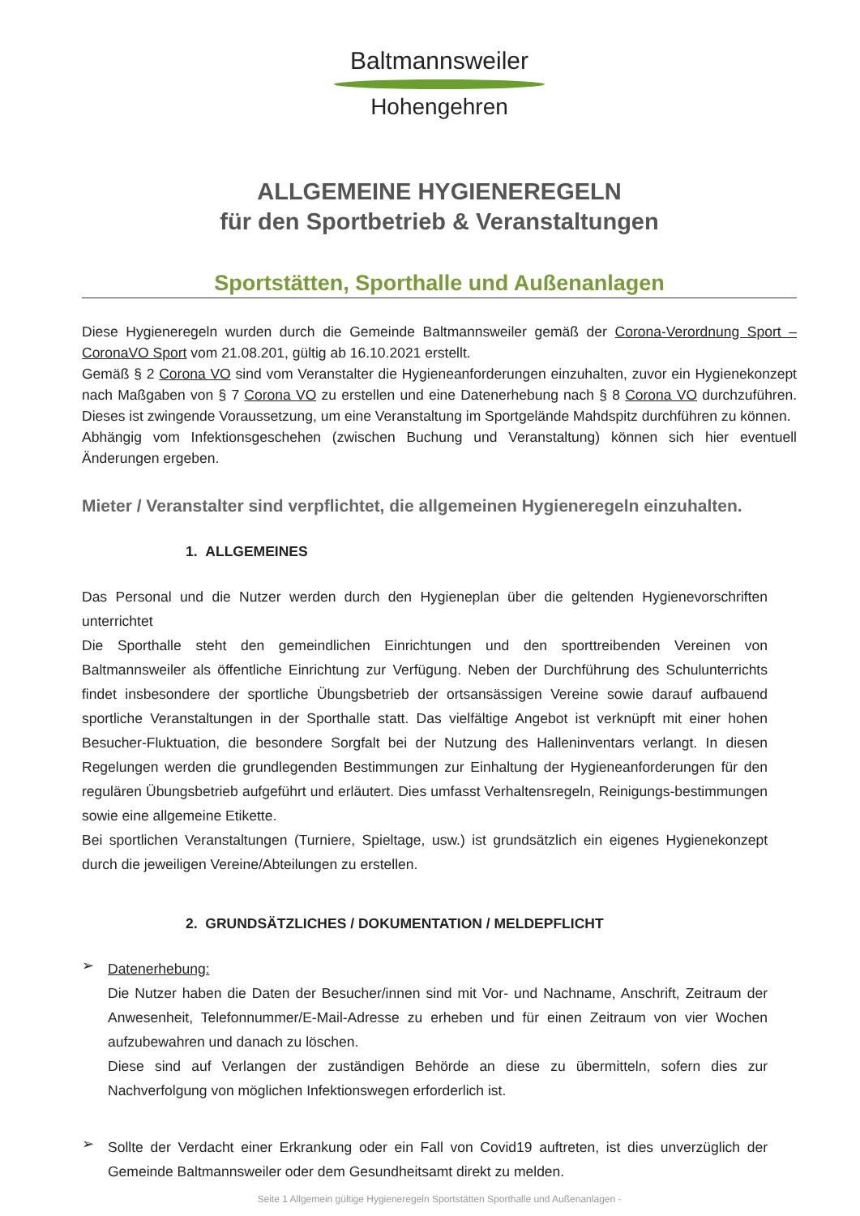Baltmannsweiler
Hohengehren
ALLGEMEINE HYGIENEREGELN
für den Sportbetrieb & Veranstaltungen
Sportstätten, Sporthalle und Außenanlagen
Diese Hygieneregeln wurden durch die Gemeinde Baltmannsweiler gemäß der Corona-Verordnung Sport – CoronaVO Sport vom 21.08.201, gültig ab 16.10.2021 erstellt.
Gemäß § 2 Corona VO sind vom Veranstalter die Hygieneanforderungen einzuhalten, zuvor ein Hygienekonzept nach Maßgaben von § 7 Corona VO zu erstellen und eine Datenerhebung nach § 8 Corona VO durchzuführen. Dieses ist zwingende Voraussetzung, um eine Veranstaltung im Sportgelände Mahdspitz durchführen zu können.
Abhängig vom Infektionsgeschehen (zwischen Buchung und Veranstaltung) können sich hier eventuell Änderungen ergeben.
Mieter / Veranstalter sind verpflichtet, die allgemeinen Hygieneregeln einzuhalten.
1. ALLGEMEINES
Das Personal und die Nutzer werden durch den Hygieneplan über die geltenden Hygienevorschriften unterrichtet
Die Sporthalle steht den gemeindlichen Einrichtungen und den sporttreibenden Vereinen von Baltmannsweiler als öffentliche Einrichtung zur Verfügung. Neben der Durchführung des Schulunterrichts findet insbesondere der sportliche Übungsbetrieb der ortsansässigen Vereine sowie darauf aufbauend sportliche Veranstaltungen in der Sporthalle statt. Das vielfältige Angebot ist verknüpft mit einer hohen Besucher-Fluktuation, die besondere Sorgfalt bei der Nutzung des Halleninventars verlangt. In diesen Regelungen werden die grundlegenden Bestimmungen zur Einhaltung der Hygieneanforderungen für den regulären Übungsbetrieb aufgeführt und erläutert. Dies umfasst Verhaltensregeln, Reinigungs-bestimmungen sowie eine allgemeine Etikette.
Bei sportlichen Veranstaltungen (Turniere, Spieltage, usw.) ist grundsätzlich ein eigenes Hygienekonzept durch die jeweiligen Vereine/Abteilungen zu erstellen.
2. GRUNDSÄTZLICHES / DOKUMENTATION / MELDEPFLICHT
➢
Datenerhebung:
Die Nutzer haben die Daten der Besucher/innen sind mit Vor- und Nachname, Anschrift, Zeitraum der Anwesenheit, Telefonnummer/E-Mail-Adresse zu erheben und für einen Zeitraum von vier Wochen aufzubewahren und danach zu löschen.
Diese sind auf Verlangen der zuständigen Behörde an diese zu übermitteln, sofern dies zur Nachverfolgung von möglichen Infektionswegen erforderlich ist.
➢
Sollte der Verdacht einer Erkrankung oder ein Fall von Covid19 auftreten, ist dies unverzüglich der Gemeinde Baltmannsweiler oder dem Gesundheitsamt direkt zu melden.
Seite 1 Allgemein gültige Hygieneregeln Sportstätten Sporthalle und Außenanlagen -